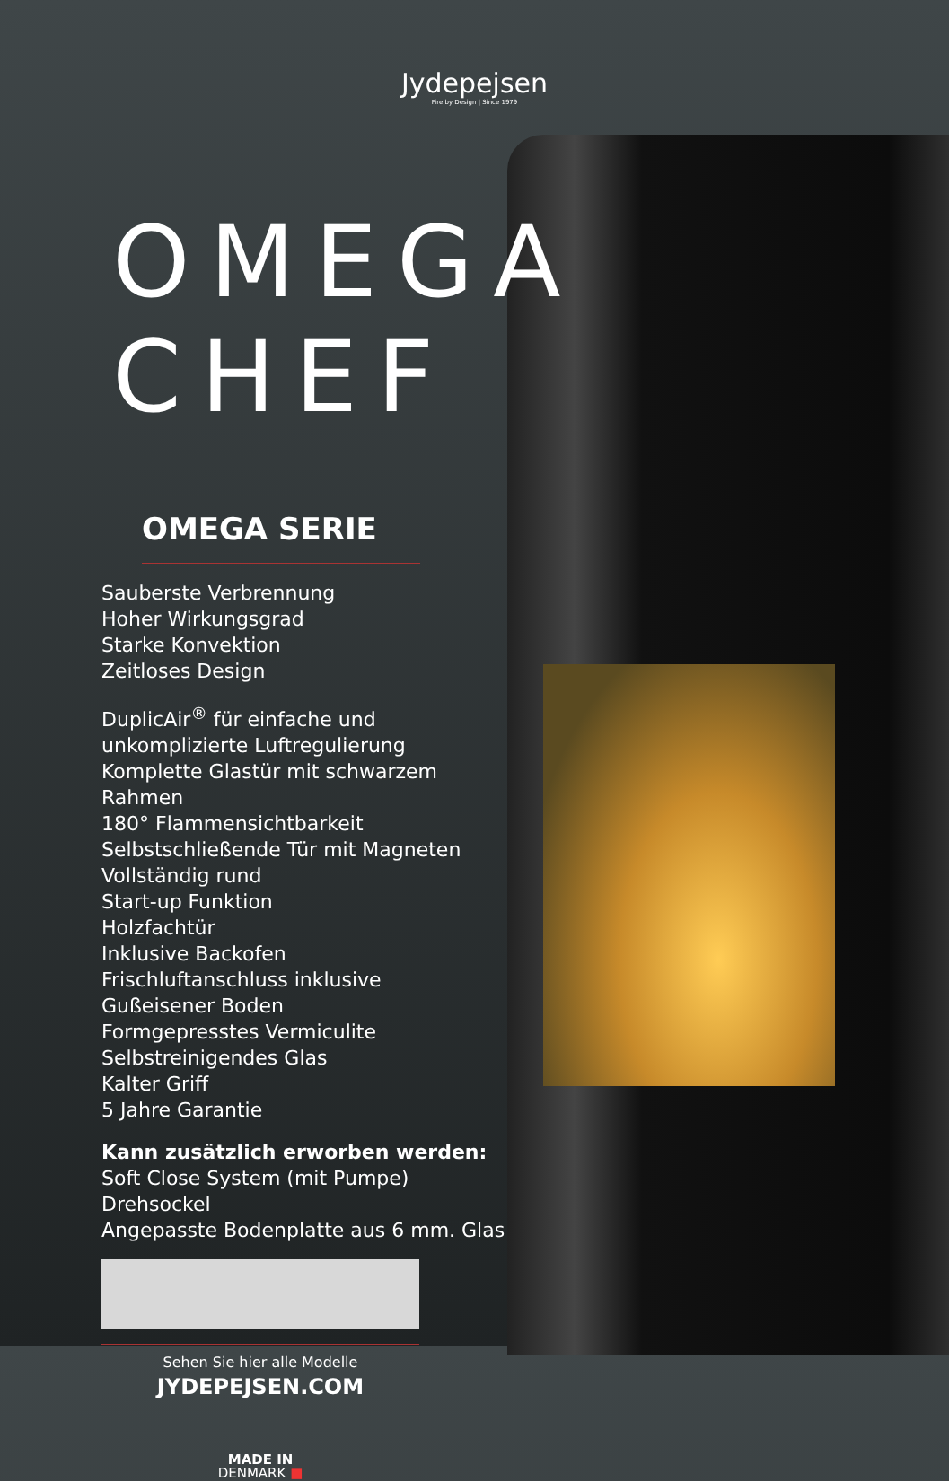Jydepejsen
Fire by Design | Since 1979
OMEGA CHEF
OMEGA SERIE
Sauberste Verbrennung
Hoher Wirkungsgrad
Starke Konvektion
Zeitloses Design
DuplicAir<sup>®</sup> für einfache und unkomplizierte Luftregulierung
Komplette Glastür mit schwarzem Rahmen
180° Flammensichtbarkeit
Selbstschließende Tür mit Magneten
Vollständig rund
Start-up Funktion
Holzfachtür
Inklusive Backofen
Frischluftanschluss inklusive
Gußeisener Boden
Formgepresstes Vermiculite
Selbstreinigendes Glas
Kalter Griff
5 Jahre Garantie
Kann zusätzlich erworben werden:
Soft Close System (mit Pumpe)
Drehsockel
Angepasste Bodenplatte aus 6 mm. Glas
Sehen Sie hier alle Modelle
JYDEPEJSEN.COM
MADE IN
DENMARK ■